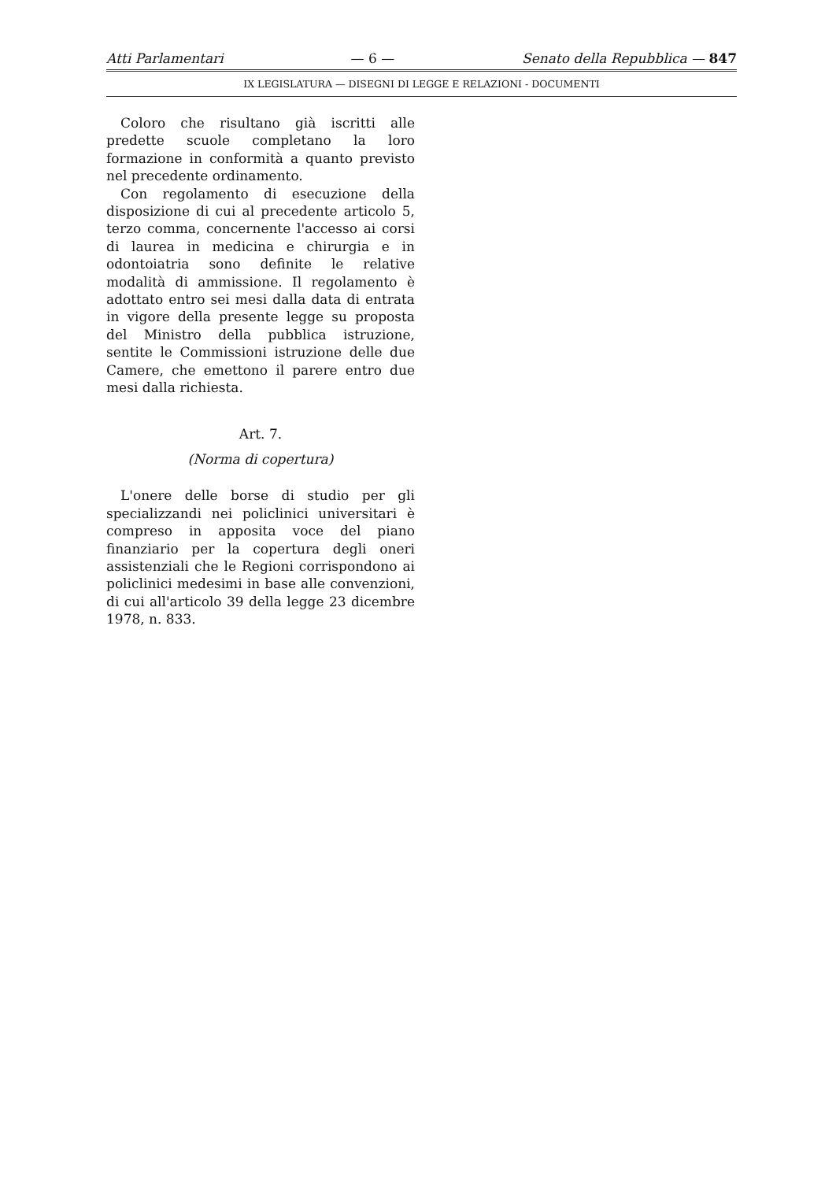Atti Parlamentari — 6 — Senato della Repubblica — 847
IX LEGISLATURA — DISEGNI DI LEGGE E RELAZIONI - DOCUMENTI
Coloro che risultano già iscritti alle predette scuole completano la loro formazione in conformità a quanto previsto nel precedente ordinamento.
Con regolamento di esecuzione della disposizione di cui al precedente articolo 5, terzo comma, concernente l'accesso ai corsi di laurea in medicina e chirurgia e in odontoiatria sono definite le relative modalità di ammissione. Il regolamento è adottato entro sei mesi dalla data di entrata in vigore della presente legge su proposta del Ministro della pubblica istruzione, sentite le Commissioni istruzione delle due Camere, che emettono il parere entro due mesi dalla richiesta.
Art. 7.
(Norma di copertura)
L'onere delle borse di studio per gli specializzandi nei policlinici universitari è compreso in apposita voce del piano finanziario per la copertura degli oneri assistenziali che le Regioni corrispondono ai policlinici medesimi in base alle convenzioni, di cui all'articolo 39 della legge 23 dicembre 1978, n. 833.